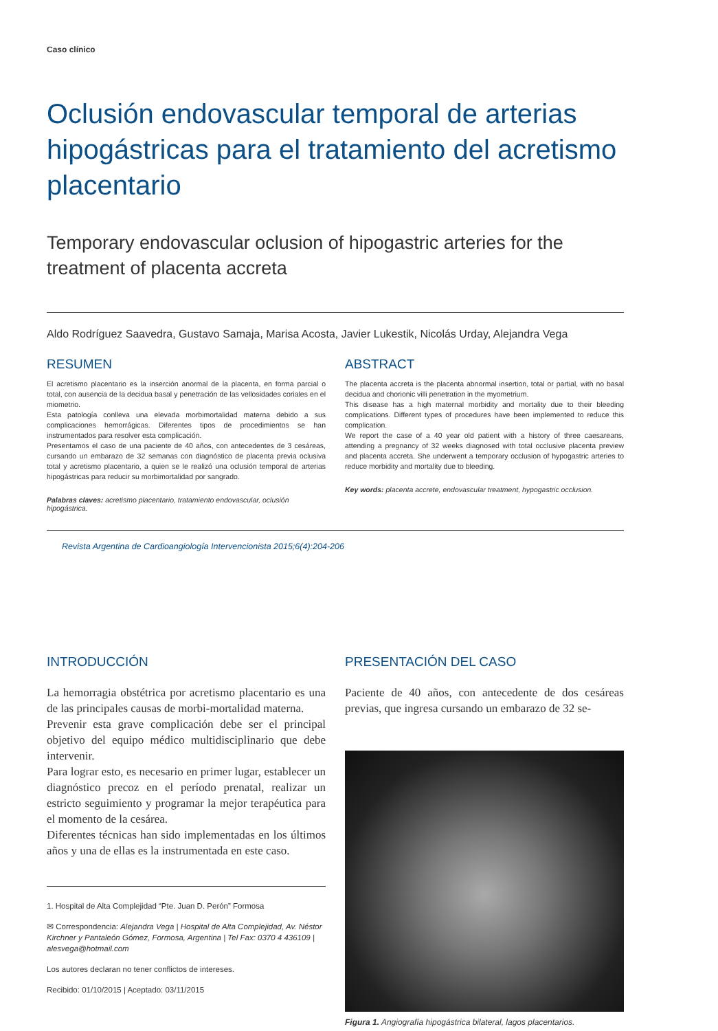Caso clínico
Oclusión endovascular temporal de arterias hipogástricas para el tratamiento del acretismo placentario
Temporary endovascular oclusion of hipogastric arteries for the treatment of placenta accreta
Aldo Rodríguez Saavedra, Gustavo Samaja, Marisa Acosta, Javier Lukestik, Nicolás Urday, Alejandra Vega
RESUMEN
El acretismo placentario es la inserción anormal de la placenta, en forma parcial o total, con ausencia de la decidua basal y penetración de las vellosidades coriales en el miometrio.
Esta patología conlleva una elevada morbimortalidad materna debido a sus complicaciones hemorrágicas. Diferentes tipos de procedimientos se han instrumentados para resolver esta complicación.
Presentamos el caso de una paciente de 40 años, con antecedentes de 3 cesáreas, cursando un embarazo de 32 semanas con diagnóstico de placenta previa oclusiva total y acretismo placentario, a quien se le realizó una oclusión temporal de arterias hipogástricas para reducir su morbimortalidad por sangrado.
Palabras claves: acretismo placentario, tratamiento endovascular, oclusión hipogástrica.
ABSTRACT
The placenta accreta is the placenta abnormal insertion, total or partial, with no basal decidua and chorionic villi penetration in the myometrium.
This disease has a high maternal morbidity and mortality due to their bleeding complications. Different types of procedures have been implemented to reduce this complication.
We report the case of a 40 year old patient with a history of three caesareans, attending a pregnancy of 32 weeks diagnosed with total occlusive placenta preview and placenta accreta. She underwent a temporary occlusion of hypogastric arteries to reduce morbidity and mortality due to bleeding.
Key words: placenta accrete, endovascular treatment, hypogastric occlusion.
Revista Argentina de Cardioangiología Intervencionista 2015;6(4):204-206
INTRODUCCIÓN
La hemorragia obstétrica por acretismo placentario es una de las principales causas de morbi-mortalidad materna.
Prevenir esta grave complicación debe ser el principal objetivo del equipo médico multidisciplinario que debe intervenir.
Para lograr esto, es necesario en primer lugar, establecer un diagnóstico precoz en el período prenatal, realizar un estricto seguimiento y programar la mejor terapéutica para el momento de la cesárea.
Diferentes técnicas han sido implementadas en los últimos años y una de ellas es la instrumentada en este caso.
1. Hospital de Alta Complejidad “Pte. Juan D. Perón” Formosa
✉ Correspondencia: Alejandra Vega | Hospital de Alta Complejidad, Av. Néstor Kirchner y Pantaleón Gómez, Formosa, Argentina | Tel Fax: 0370 4 436109 | alesvega@hotmail.com
Los autores declaran no tener conflictos de intereses.
Recibido: 01/10/2015 | Aceptado: 03/11/2015
PRESENTACIÓN DEL CASO
Paciente de 40 años, con antecedente de dos cesáreas previas, que ingresa cursando un embarazo de 32 se-
Figura 1. Angiografía hipogástrica bilateral, lagos placentarios.